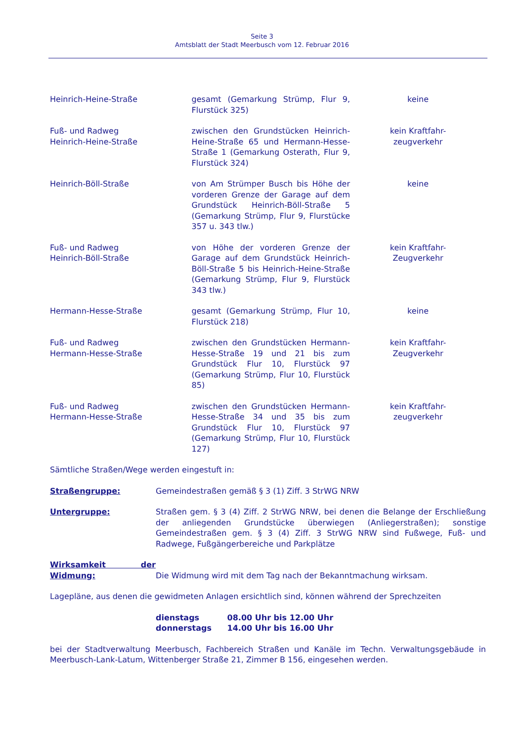Seite 3
Amtsblatt der Stadt Meerbusch vom 12. Februar 2016
| Heinrich-Heine-Straße | gesamt (Gemarkung Strümp, Flur 9, Flurstück 325) | keine |
| Fuß- und Radweg Heinrich-Heine-Straße | zwischen den Grundstücken Heinrich-Heine-Straße 65 und Hermann-Hesse-Straße 1 (Gemarkung Osterath, Flur 9, Flurstück 324) | kein Kraftfahr- zeugverkehr |
| Heinrich-Böll-Straße | von Am Strümper Busch bis Höhe der vorderen Grenze der Garage auf dem Grundstück Heinrich-Böll-Straße 5 (Gemarkung Strümp, Flur 9, Flurstücke 357 u. 343 tlw.) | keine |
| Fuß- und Radweg Heinrich-Böll-Straße | von Höhe der vorderen Grenze der Garage auf dem Grundstück Heinrich-Böll-Straße 5 bis Heinrich-Heine-Straße (Gemarkung Strümp, Flur 9, Flurstück 343 tlw.) | kein Kraftfahr- Zeugverkehr |
| Hermann-Hesse-Straße | gesamt (Gemarkung Strümp, Flur 10, Flurstück 218) | keine |
| Fuß- und Radweg Hermann-Hesse-Straße | zwischen den Grundstücken Hermann-Hesse-Straße 19 und 21 bis zum Grundstück Flur 10, Flurstück 97 (Gemarkung Strümp, Flur 10, Flurstück 85) | kein Kraftfahr- Zeugverkehr |
| Fuß- und Radweg Hermann-Hesse-Straße | zwischen den Grundstücken Hermann-Hesse-Straße 34 und 35 bis zum Grundstück Flur 10, Flurstück 97 (Gemarkung Strümp, Flur 10, Flurstück 127) | kein Kraftfahr- zeugverkehr |
Sämtliche Straßen/Wege werden eingestuft in:
| Straßengruppe: | Gemeindestraßen gemäß § 3 (1) Ziff. 3 StrWG NRW |
| Untergruppe: | Straßen gem. § 3 (4) Ziff. 2 StrWG NRW, bei denen die Belange der Erschließung der anliegenden Grundstücke überwiegen (Anliegerstraßen); sonstige Gemeindestraßen gem. § 3 (4) Ziff. 3 StrWG NRW sind Fußwege, Fuß- und Radwege, Fußgängerbereiche und Parkplätze |
| Wirksamkeit der Widmung: | Die Widmung wird mit dem Tag nach der Bekanntmachung wirksam. |
Lagepläne, aus denen die gewidmeten Anlagen ersichtlich sind, können während der Sprechzeiten
dienstags 08.00 Uhr bis 12.00 Uhr
donnerstags 14.00 Uhr bis 16.00 Uhr
bei der Stadtverwaltung Meerbusch, Fachbereich Straßen und Kanäle im Techn. Verwaltungsgebäude in Meerbusch-Lank-Latum, Wittenberger Straße 21, Zimmer B 156, eingesehen werden.